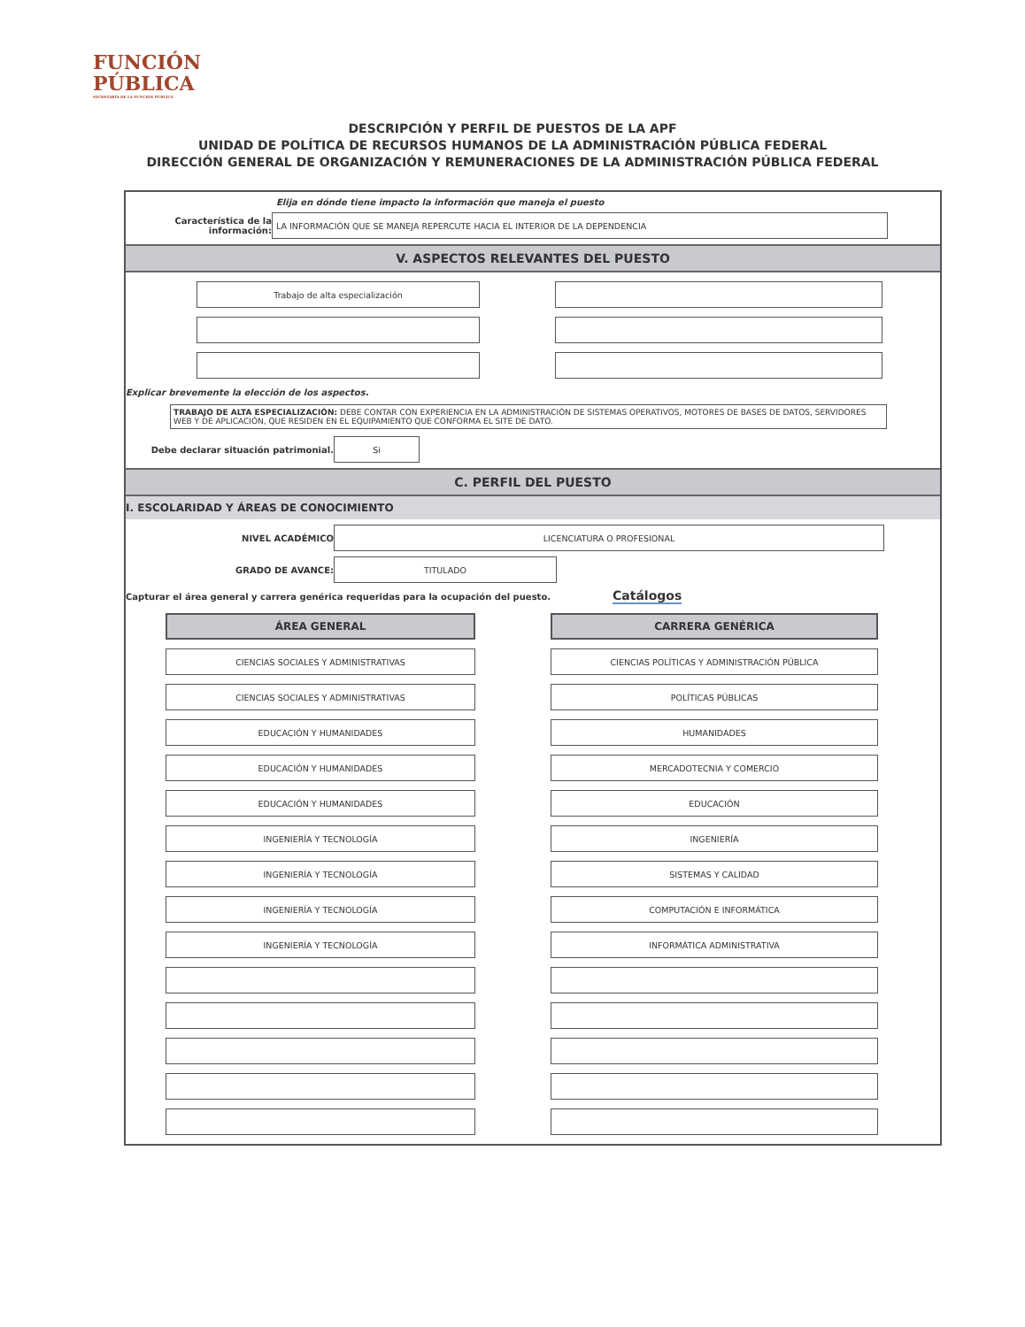FUNCIÓN
PÚBLICA
SECRETARÍA DE LA FUNCIÓN PÚBLICA
DESCRIPCIÓN Y PERFIL DE PUESTOS DE LA APF
UNIDAD DE POLÍTICA DE RECURSOS HUMANOS DE LA ADMINISTRACIÓN PÚBLICA FEDERAL
DIRECCIÓN GENERAL DE ORGANIZACIÓN Y REMUNERACIONES DE LA ADMINISTRACIÓN PÚBLICA FEDERAL
Elija en dónde tiene impacto la información que maneja el puesto
Característica de la información:
LA INFORMACIÓN QUE SE MANEJA REPERCUTE HACIA EL INTERIOR DE LA DEPENDENCIA
V. ASPECTOS RELEVANTES DEL PUESTO
Trabajo de alta especialización
Explicar brevemente la elección de los aspectos.
TRABAJO DE ALTA ESPECIALIZACIÓN: DEBE CONTAR CON EXPERIENCIA EN LA ADMINISTRACIÓN DE SISTEMAS OPERATIVOS, MOTORES DE BASES DE DATOS, SERVIDORES WEB Y DE APLICACIÓN, QUE RESIDEN EN EL EQUIPAMIENTO QUE CONFORMA EL SITE DE DATO.
Debe declarar situación patrimonial.
Si
C. PERFIL DEL PUESTO
I. ESCOLARIDAD Y ÁREAS DE CONOCIMIENTO
NIVEL ACADÉMICO
LICENCIATURA O PROFESIONAL
GRADO DE AVANCE:
TITULADO
Capturar el área general y carrera genérica requeridas para la ocupación del puesto. Catálogos
ÁREA GENERAL
CARRERA GENÉRICA
CIENCIAS SOCIALES Y ADMINISTRATIVAS
CIENCIAS POLÍTICAS Y ADMINISTRACIÓN PÚBLICA
CIENCIAS SOCIALES Y ADMINISTRATIVAS
POLÍTICAS PÚBLICAS
EDUCACIÓN Y HUMANIDADES
HUMANIDADES
EDUCACIÓN Y HUMANIDADES
MERCADOTECNIA Y COMERCIO
EDUCACIÓN Y HUMANIDADES
EDUCACIÓN
INGENIERÍA Y TECNOLOGÍA
INGENIERÍA
INGENIERÍA Y TECNOLOGÍA
SISTEMAS Y CALIDAD
INGENIERÍA Y TECNOLOGÍA
COMPUTACIÓN E INFORMÁTICA
INGENIERÍA Y TECNOLOGÍA
INFORMÁTICA ADMINISTRATIVA